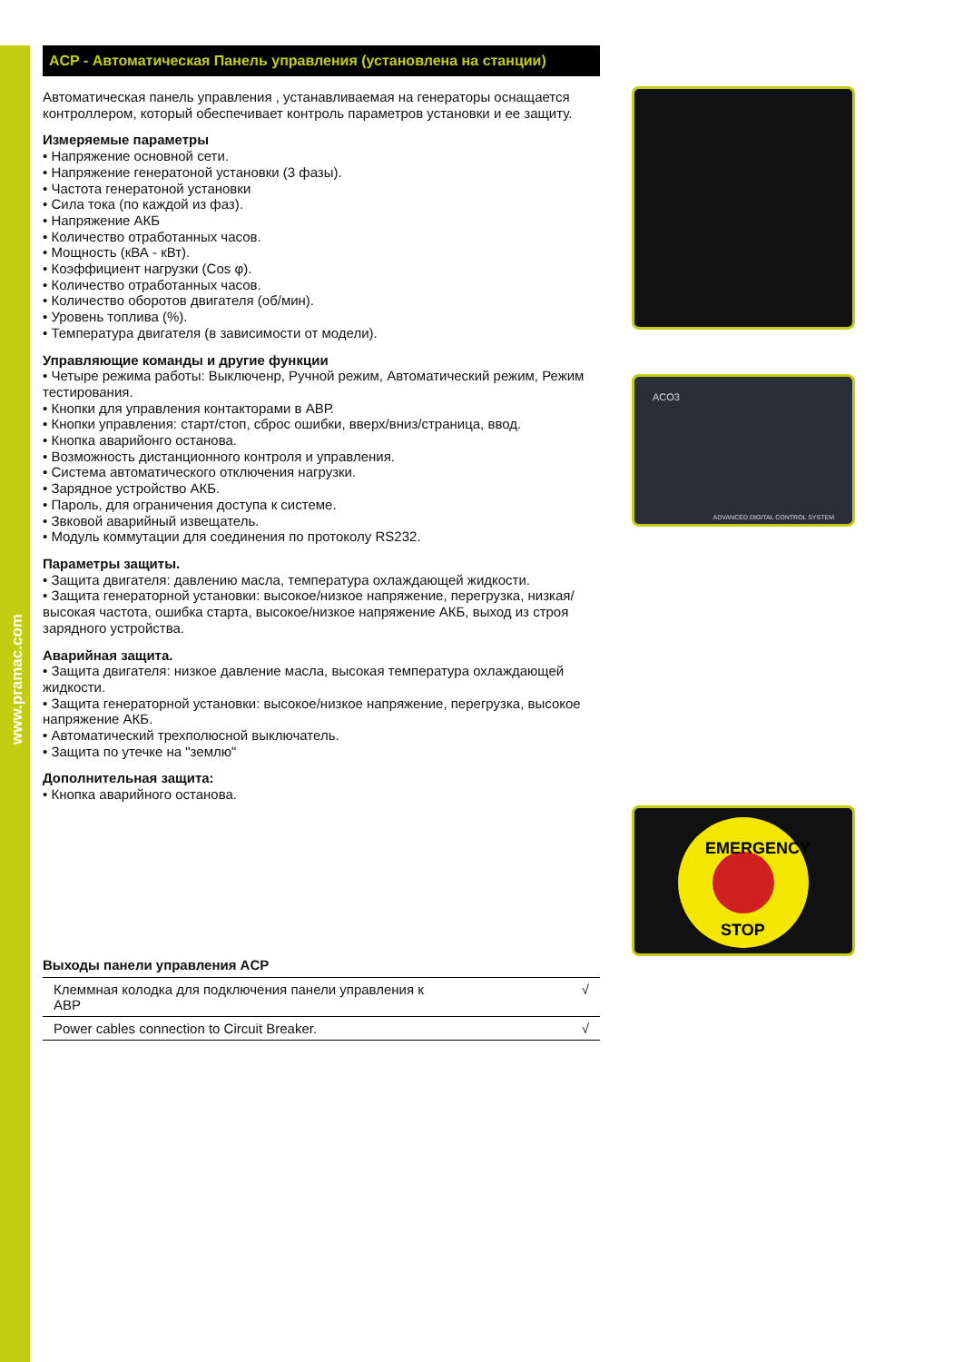www.pramac.com
ACP - Автоматическая Панель управления (установлена на станции)
Автоматическая панель управления , устанавливаемая на генераторы оснащается контроллером, который обеспечивает контроль параметров установки и ее защиту.
Измеряемые параметры
• Напряжение основной сети.
• Напряжение генератоной установки (3 фазы).
• Частота генератоной установки
• Сила тока (по каждой из фаз).
• Напряжение АКБ
• Количество отработанных часов.
• Мощность (кВА - кВт).
• Коэффициент нагрузки (Cos φ).
• Количество отработанных часов.
• Количество оборотов двигателя (об/мин).
• Уровень топлива (%).
• Температура двигателя (в зависимости от модели).
Управляющие команды и другие функции
• Четыре режима работы: Выключенр, Ручной режим, Автоматический режим, Режим тестирования.
• Кнопки для управления контакторами в АВР.
• Кнопки управления: старт/стоп, сброс ошибки, вверх/вниз/страница, ввод.
• Кнопка аварийонго останова.
• Возможность дистанционного контроля и управления.
• Система автоматического отключения нагрузки.
• Зарядное устройство АКБ.
• Пароль, для ограничения доступа к системе.
• Звковой аварийный извещатель.
• Модуль коммутации для соединения по протоколу RS232.
Параметры защиты.
• Защита двигателя: давлению масла, температура охлаждающей жидкости.
• Защита генераторной установки: высокое/низкое напряжение, перегрузка, низкая/высокая частота, ошибка старта, высокое/низкое напряжение АКБ, выход из строя зарядного устройства.
Аварийная защита.
• Защита двигателя: низкое давление масла, высокая температура охлаждающей жидкости.
• Защита генераторной установки: высокое/низкое напряжение, перегрузка, высокое напряжение АКБ.
• Автоматический трехполюсной выключатель.
• Защита по утечке на "землю"
Дополнительная защита:
• Кнопка аварийного останова.
Выходы панели управления ACP
| Клеммная колодка для подключения панели управления к АВР | √ |
| Power cables connection to Circuit Breaker. | √ |
ACO3
ADVANCED DIGITAL CONTROL SYSTEM
EMERGENCY
STOP